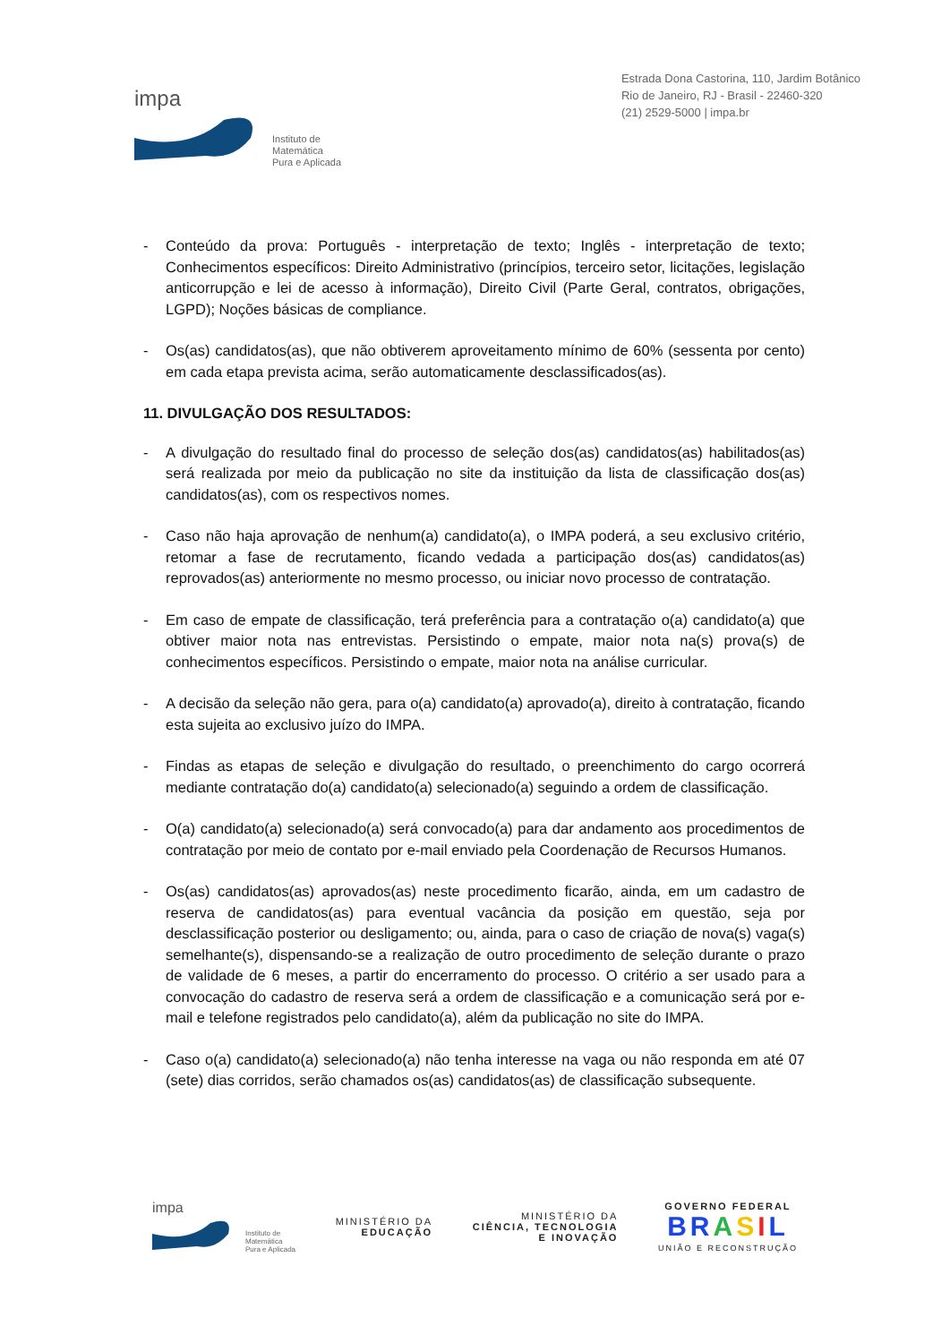impa
Instituto de
Matemática
Pura e Aplicada
Estrada Dona Castorina, 110, Jardim Botânico
Rio de Janeiro, RJ - Brasil - 22460-320
(21) 2529-5000 | impa.br
- Conteúdo da prova: Português - interpretação de texto; Inglês - interpretação de texto; Conhecimentos específicos: Direito Administrativo (princípios, terceiro setor, licitações, legislação anticorrupção e lei de acesso à informação), Direito Civil (Parte Geral, contratos, obrigações, LGPD); Noções básicas de compliance.
- Os(as) candidatos(as), que não obtiverem aproveitamento mínimo de 60% (sessenta por cento) em cada etapa prevista acima, serão automaticamente desclassificados(as).
11. DIVULGAÇÃO DOS RESULTADOS:
- A divulgação do resultado final do processo de seleção dos(as) candidatos(as) habilitados(as) será realizada por meio da publicação no site da instituição da lista de classificação dos(as) candidatos(as), com os respectivos nomes.
- Caso não haja aprovação de nenhum(a) candidato(a), o IMPA poderá, a seu exclusivo critério, retomar a fase de recrutamento, ficando vedada a participação dos(as) candidatos(as) reprovados(as) anteriormente no mesmo processo, ou iniciar novo processo de contratação.
- Em caso de empate de classificação, terá preferência para a contratação o(a) candidato(a) que obtiver maior nota nas entrevistas. Persistindo o empate, maior nota na(s) prova(s) de conhecimentos específicos. Persistindo o empate, maior nota na análise curricular.
- A decisão da seleção não gera, para o(a) candidato(a) aprovado(a), direito à contratação, ficando esta sujeita ao exclusivo juízo do IMPA.
- Findas as etapas de seleção e divulgação do resultado, o preenchimento do cargo ocorrerá mediante contratação do(a) candidato(a) selecionado(a) seguindo a ordem de classificação.
- O(a) candidato(a) selecionado(a) será convocado(a) para dar andamento aos procedimentos de contratação por meio de contato por e-mail enviado pela Coordenação de Recursos Humanos.
- Os(as) candidatos(as) aprovados(as) neste procedimento ficarão, ainda, em um cadastro de reserva de candidatos(as) para eventual vacância da posição em questão, seja por desclassificação posterior ou desligamento; ou, ainda, para o caso de criação de nova(s) vaga(s) semelhante(s), dispensando-se a realização de outro procedimento de seleção durante o prazo de validade de 6 meses, a partir do encerramento do processo. O critério a ser usado para a convocação do cadastro de reserva será a ordem de classificação e a comunicação será por e-mail e telefone registrados pelo candidato(a), além da publicação no site do IMPA.
- Caso o(a) candidato(a) selecionado(a) não tenha interesse na vaga ou não responda em até 07 (sete) dias corridos, serão chamados os(as) candidatos(as) de classificação subsequente.
impa
Instituto de
Matemática
Pura e Aplicada
MINISTÉRIO DA
EDUCAÇÃO
MINISTÉRIO DA
CIÊNCIA, TECNOLOGIA
E INOVAÇÃO
GOVERNO FEDERAL
BRASIL
UNIÃO E RECONSTRUÇÃO